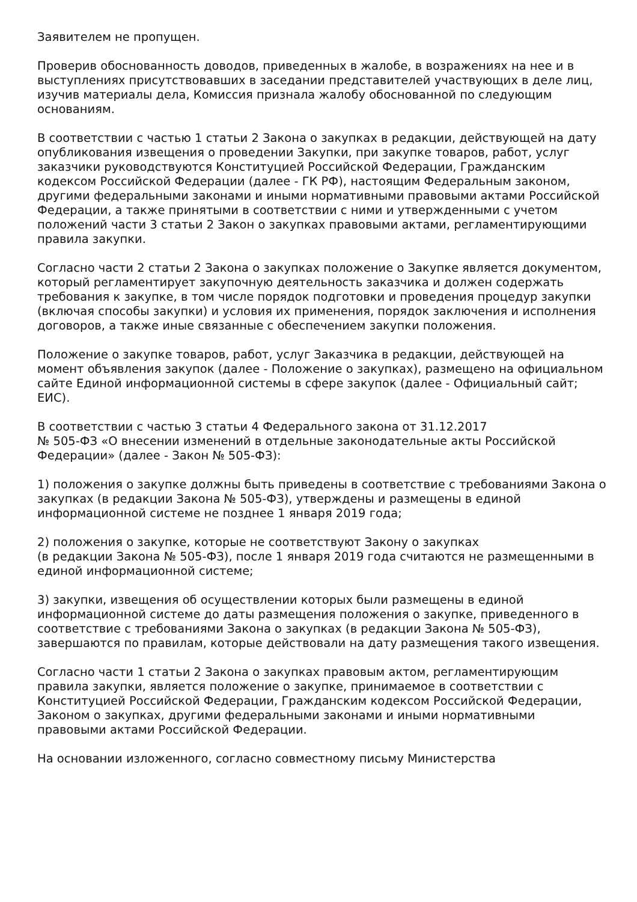Заявителем не пропущен.
Проверив обоснованность доводов, приведенных в жалобе, в возражениях на нее и в выступлениях присутствовавших в заседании представителей участвующих в деле лиц, изучив материалы дела, Комиссия признала жалобу обоснованной по следующим основаниям.
В соответствии с частью 1 статьи 2 Закона о закупках в редакции, действующей на дату опубликования извещения о проведении Закупки, при закупке товаров, работ, услуг заказчики руководствуются Конституцией Российской Федерации, Гражданским кодексом Российской Федерации (далее - ГК РФ), настоящим Федеральным законом, другими федеральными законами и иными нормативными правовыми актами Российской Федерации, а также принятыми в соответствии с ними и утвержденными с учетом положений части 3 статьи 2 Закон о закупках правовыми актами, регламентирующими правила закупки.
Согласно части 2 статьи 2 Закона о закупках положение о Закупке является документом, который регламентирует закупочную деятельность заказчика и должен содержать требования к закупке, в том числе порядок подготовки и проведения процедур закупки (включая способы закупки) и условия их применения, порядок заключения и исполнения договоров, а также иные связанные с обеспечением закупки положения.
Положение о закупке товаров, работ, услуг Заказчика в редакции, действующей на момент объявления закупок (далее - Положение о закупках), размещено на официальном сайте Единой информационной системы в сфере закупок (далее - Официальный сайт; ЕИС).
В соответствии с частью 3 статьи 4 Федерального закона от 31.12.2017
№ 505-ФЗ «О внесении изменений в отдельные законодательные акты Российской Федерации» (далее - Закон № 505-ФЗ):
1) положения о закупке должны быть приведены в соответствие с требованиями Закона о закупках (в редакции Закона № 505-ФЗ), утверждены и размещены в единой информационной системе не позднее 1 января 2019 года;
2) положения о закупке, которые не соответствуют Закону о закупках
(в редакции Закона № 505-ФЗ), после 1 января 2019 года считаются не размещенными в единой информационной системе;
3) закупки, извещения об осуществлении которых были размещены в единой информационной системе до даты размещения положения о закупке, приведенного в соответствие с требованиями Закона о закупках (в редакции Закона № 505-ФЗ), завершаются по правилам, которые действовали на дату размещения такого извещения.
Согласно части 1 статьи 2 Закона о закупках правовым актом, регламентирующим правила закупки, является положение о закупке, принимаемое в соответствии с Конституцией Российской Федерации, Гражданским кодексом Российской Федерации, Законом о закупках, другими федеральными законами и иными нормативными правовыми актами Российской Федерации.
На основании изложенного, согласно совместному письму Министерства